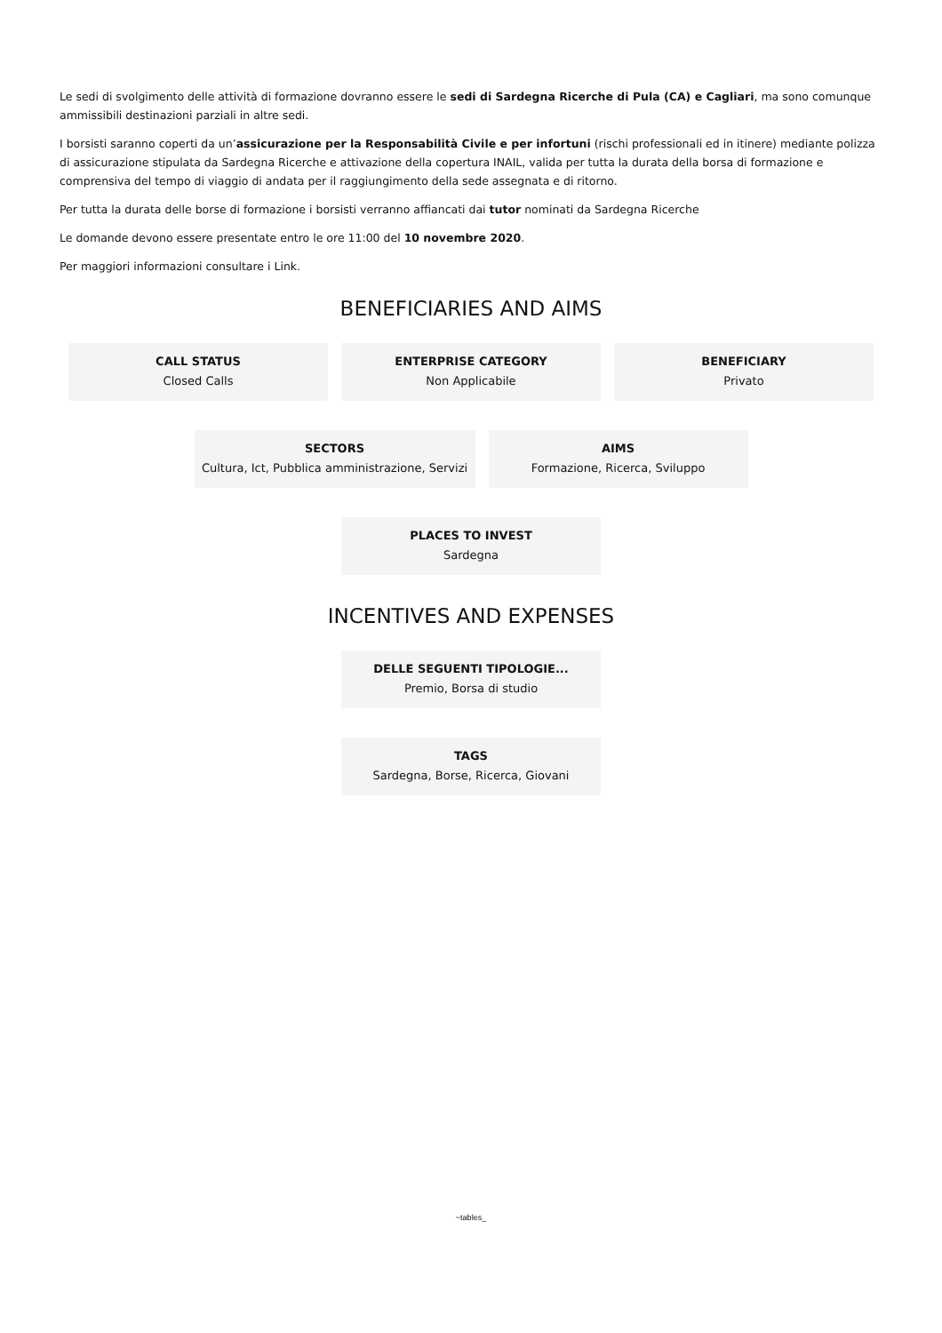Le sedi di svolgimento delle attività di formazione dovranno essere le sedi di Sardegna Ricerche di Pula (CA) e Cagliari, ma sono comunque ammissibili destinazioni parziali in altre sedi.
I borsisti saranno coperti da un’assicurazione per la Responsabilità Civile e per infortuni (rischi professionali ed in itinere) mediante polizza di assicurazione stipulata da Sardegna Ricerche e attivazione della copertura INAIL, valida per tutta la durata della borsa di formazione e comprensiva del tempo di viaggio di andata per il raggiungimento della sede assegnata e di ritorno.
Per tutta la durata delle borse di formazione i borsisti verranno affiancati dai tutor nominati da Sardegna Ricerche
Le domande devono essere presentate entro le ore 11:00 del 10 novembre 2020.
Per maggiori informazioni consultare i Link.
BENEFICIARIES AND AIMS
CALL STATUS
Closed Calls
ENTERPRISE CATEGORY
Non Applicabile
BENEFICIARY
Privato
SECTORS
Cultura, Ict, Pubblica amministrazione, Servizi
AIMS
Formazione, Ricerca, Sviluppo
PLACES TO INVEST
Sardegna
INCENTIVES AND EXPENSES
DELLE SEGUENTI TIPOLOGIE...
Premio, Borsa di studio
TAGS
Sardegna, Borse, Ricerca, Giovani
~tables_